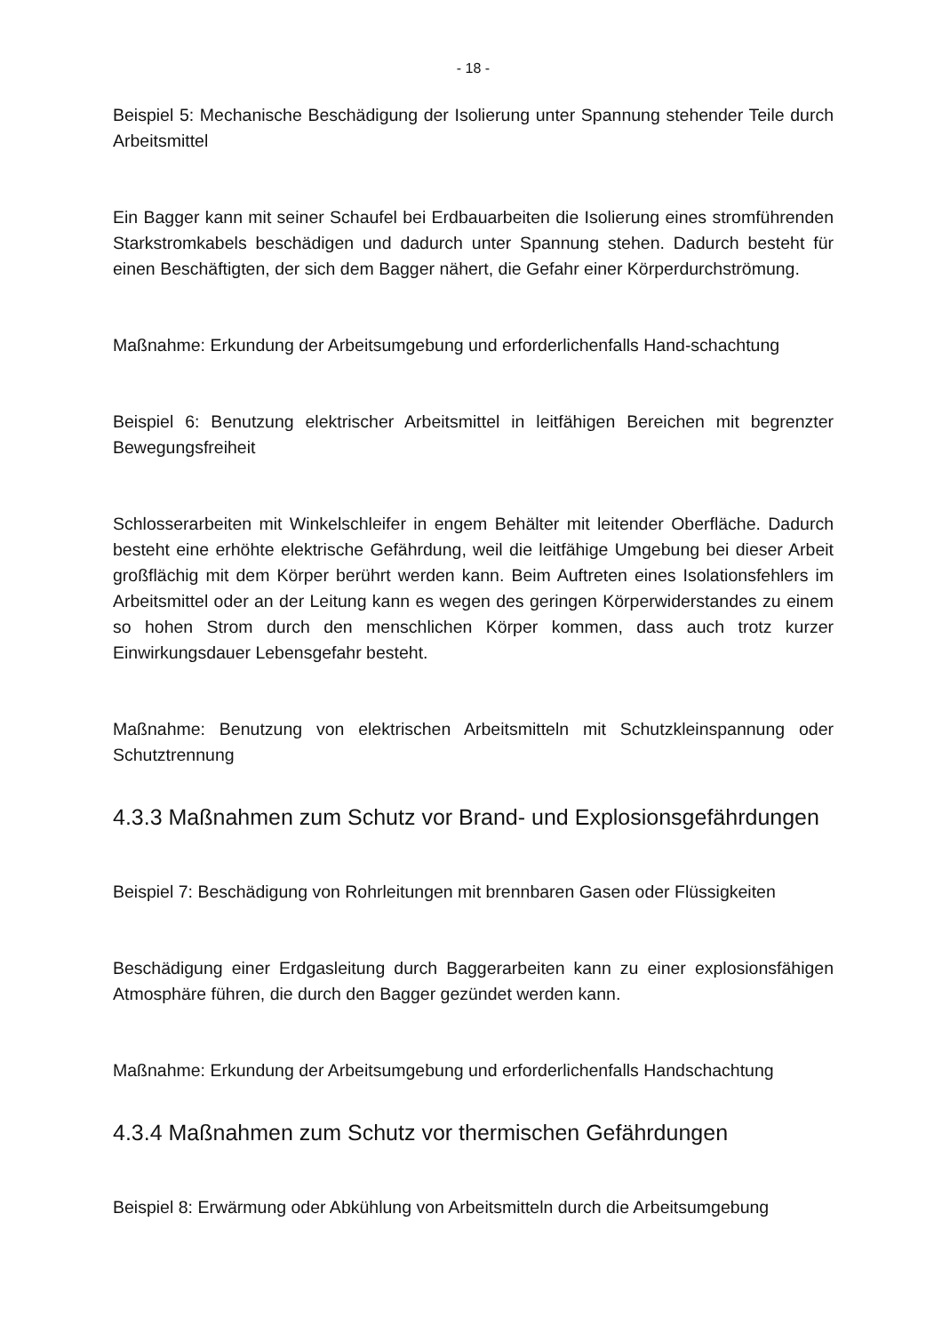- 18 -
Beispiel 5: Mechanische Beschädigung der Isolierung unter Spannung stehender Teile durch Arbeitsmittel
Ein Bagger kann mit seiner Schaufel bei Erdbauarbeiten die Isolierung eines stromführenden Starkstromkabels beschädigen und dadurch unter Spannung stehen. Dadurch besteht für einen Beschäftigten, der sich dem Bagger nähert, die Gefahr einer Körperdurchströmung.
Maßnahme: Erkundung der Arbeitsumgebung und erforderlichenfalls Hand-schachtung
Beispiel 6: Benutzung elektrischer Arbeitsmittel in leitfähigen Bereichen mit begrenzter Bewegungsfreiheit
Schlosserarbeiten mit Winkelschleifer in engem Behälter mit leitender Oberfläche. Dadurch besteht eine erhöhte elektrische Gefährdung, weil die leitfähige Umgebung bei dieser Arbeit großflächig mit dem Körper berührt werden kann. Beim Auftreten eines Isolationsfehlers im Arbeitsmittel oder an der Leitung kann es wegen des geringen Körperwiderstandes zu einem so hohen Strom durch den menschlichen Körper kommen, dass auch trotz kurzer Einwirkungsdauer Lebensgefahr besteht.
Maßnahme: Benutzung von elektrischen Arbeitsmitteln mit Schutzkleinspannung oder Schutztrennung
4.3.3 Maßnahmen zum Schutz vor Brand- und Explosionsgefährdungen
Beispiel 7: Beschädigung von Rohrleitungen mit brennbaren Gasen oder Flüssigkeiten
Beschädigung einer Erdgasleitung durch Baggerarbeiten kann zu einer explosionsfähigen Atmosphäre führen, die durch den Bagger gezündet werden kann.
Maßnahme: Erkundung der Arbeitsumgebung und erforderlichenfalls Handschachtung
4.3.4 Maßnahmen zum Schutz vor thermischen Gefährdungen
Beispiel 8: Erwärmung oder Abkühlung von Arbeitsmitteln durch die Arbeitsumgebung